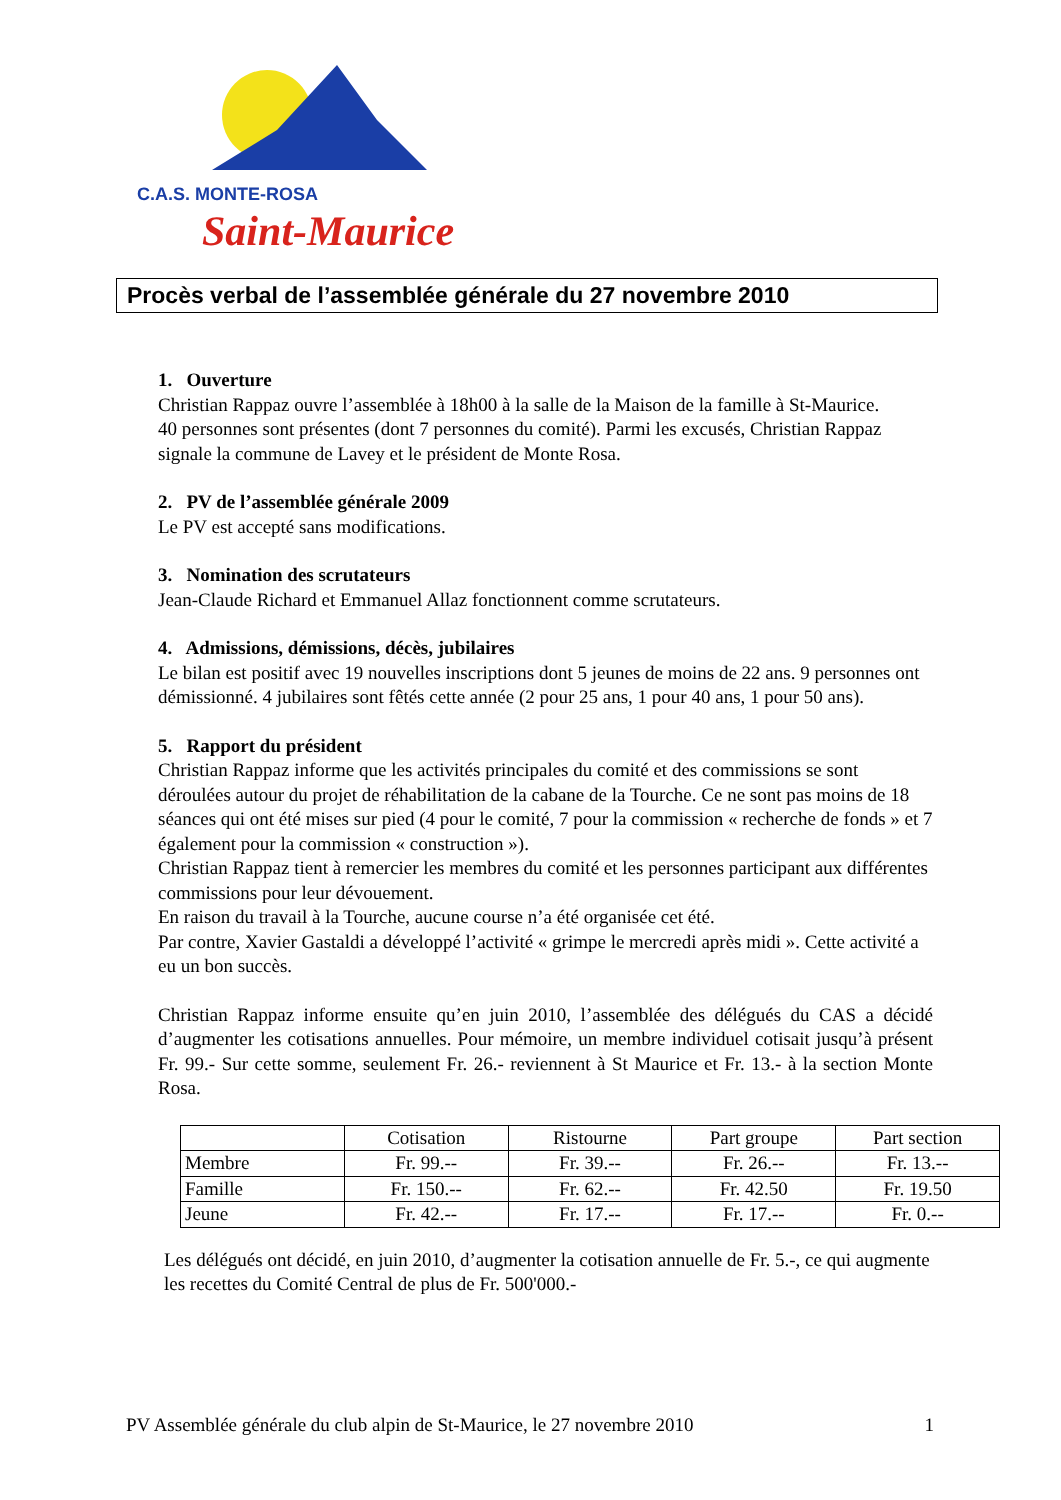C.A.S. MONTE-ROSA
Saint-Maurice
Procès verbal de l’assemblée générale du 27 novembre 2010
1. Ouverture
Christian Rappaz ouvre l’assemblée à 18h00 à la salle de la Maison de la famille à St-Maurice.
40 personnes sont présentes (dont 7 personnes du comité). Parmi les excusés, Christian Rappaz signale la commune de Lavey et le président de Monte Rosa.
2. PV de l’assemblée générale 2009
Le PV est accepté sans modifications.
3. Nomination des scrutateurs
Jean-Claude Richard et Emmanuel Allaz fonctionnent comme scrutateurs.
4. Admissions, démissions, décès, jubilaires
Le bilan est positif avec 19 nouvelles inscriptions dont 5 jeunes de moins de 22 ans. 9 personnes ont démissionné. 4 jubilaires sont fêtés cette année (2 pour 25 ans, 1 pour 40 ans, 1 pour 50 ans).
5. Rapport du président
Christian Rappaz informe que les activités principales du comité et des commissions se sont déroulées autour du projet de réhabilitation de la cabane de la Tourche. Ce ne sont pas moins de 18 séances qui ont été mises sur pied (4 pour le comité, 7 pour la commission « recherche de fonds » et 7 également pour la commission « construction »).
Christian Rappaz tient à remercier les membres du comité et les personnes participant aux différentes commissions pour leur dévouement.
En raison du travail à la Tourche, aucune course n’a été organisée cet été.
Par contre, Xavier Gastaldi a développé l’activité « grimpe le mercredi après midi ». Cette activité a eu un bon succès.
Christian Rappaz informe ensuite qu’en juin 2010, l’assemblée des délégués du CAS a décidé d’augmenter les cotisations annuelles. Pour mémoire, un membre individuel cotisait jusqu’à présent Fr. 99.- Sur cette somme, seulement Fr. 26.- reviennent à St Maurice et Fr. 13.- à la section Monte Rosa.
| | Cotisation | Ristourne | Part groupe | Part section |
| --- | --- | --- | --- | --- |
| Membre | Fr. 99.-- | Fr. 39.-- | Fr. 26.-- | Fr. 13.-- |
| Famille | Fr. 150.-- | Fr. 62.-- | Fr. 42.50 | Fr. 19.50 |
| Jeune | Fr. 42.-- | Fr. 17.-- | Fr. 17.-- | Fr. 0.-- |
Les délégués ont décidé, en juin 2010, d’augmenter la cotisation annuelle de Fr. 5.-, ce qui augmente les recettes du Comité Central de plus de Fr. 500'000.-
PV Assemblée générale du club alpin de St-Maurice, le 27 novembre 2010 1